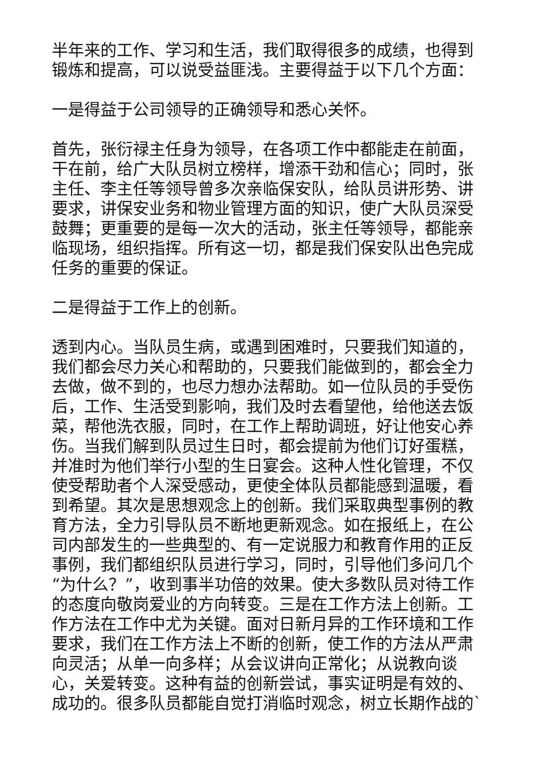半年来的工作、学习和生活，我们取得很多的成绩，也得到锻炼和提高，可以说受益匪浅。主要得益于以下几个方面：
一是得益于公司领导的正确领导和悉心关怀。
首先，张衍禄主任身为领导，在各项工作中都能走在前面，干在前，给广大队员树立榜样，增添干劲和信心；同时，张主任、李主任等领导曾多次亲临保安队，给队员讲形势、讲要求，讲保安业务和物业管理方面的知识，使广大队员深受鼓舞；更重要的是每一次大的活动，张主任等领导，都能亲临现场，组织指挥。所有这一切，都是我们保安队出色完成任务的重要的保证。
二是得益于工作上的创新。
透到内心。当队员生病，或遇到困难时，只要我们知道的，我们都会尽力关心和帮助的，只要我们能做到的，都会全力去做，做不到的，也尽力想办法帮助。如一位队员的手受伤后，工作、生活受到影响，我们及时去看望他，给他送去饭菜，帮他洗衣服，同时，在工作上帮助调班，好让他安心养伤。当我们解到队员过生日时，都会提前为他们订好蛋糕，并准时为他们举行小型的生日宴会。这种人性化管理，不仅使受帮助者个人深受感动，更使全体队员都能感到温暖，看到希望。其次是思想观念上的创新。我们采取典型事例的教育方法，全力引导队员不断地更新观念。如在报纸上，在公司内部发生的一些典型的、有一定说服力和教育作用的正反事例，我们都组织队员进行学习，同时，引导他们多问几个“为什么？”，收到事半功倍的效果。使大多数队员对待工作的态度向敬岗爱业的方向转变。三是在工作方法上创新。工作方法在工作中尤为关键。面对日新月异的工作环境和工作要求，我们在工作方法上不断的创新，使工作的方法从严肃向灵活；从单一向多样；从会议讲向正常化；从说教向谈心，关爱转变。这种有益的创新尝试，事实证明是有效的、成功的。很多队员都能自觉打消临时观念，树立长期作战的`